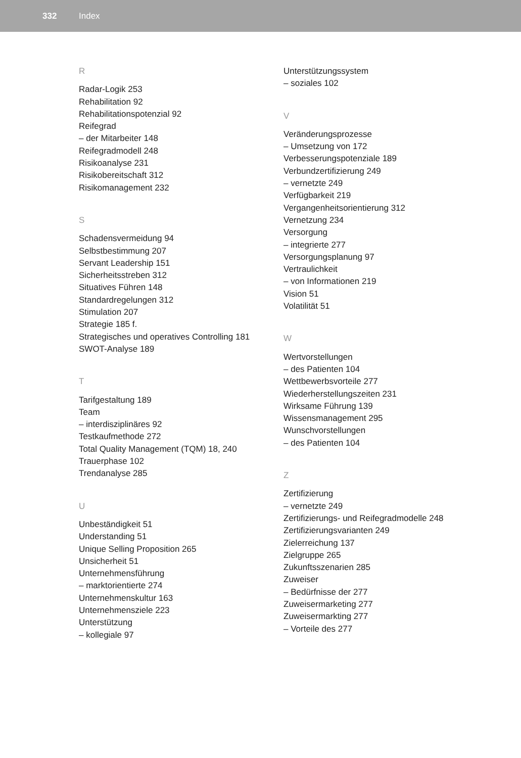332 Index
R
Radar-Logik 253
Rehabilitation 92
Rehabilitationspotenzial 92
Reifegrad
– der Mitarbeiter 148
Reifegradmodell 248
Risikoanalyse 231
Risikobereitschaft 312
Risikomanagement 232
S
Schadensvermeidung 94
Selbstbestimmung 207
Servant Leadership 151
Sicherheitsstreben 312
Situatives Führen 148
Standardregelungen 312
Stimulation 207
Strategie 185 f.
Strategisches und operatives Controlling 181
SWOT-Analyse 189
T
Tarifgestaltung 189
Team
– interdisziplinäres 92
Testkaufmethode 272
Total Quality Management (TQM) 18, 240
Trauerphase 102
Trendanalyse 285
U
Unbeständigkeit 51
Understanding 51
Unique Selling Proposition 265
Unsicherheit 51
Unternehmensführung
– marktorientierte 274
Unternehmenskultur 163
Unternehmensziele 223
Unterstützung
– kollegiale 97
Unterstützungssystem
– soziales 102
V
Veränderungsprozesse
– Umsetzung von 172
Verbesserungspotenziale 189
Verbundzertifizierung 249
– vernetzte 249
Verfügbarkeit 219
Vergangenheitsorientierung 312
Vernetzung 234
Versorgung
– integrierte 277
Versorgungsplanung 97
Vertraulichkeit
– von Informationen 219
Vision 51
Volatilität 51
W
Wertvorstellungen
– des Patienten 104
Wettbewerbsvorteile 277
Wiederherstellungszeiten 231
Wirksame Führung 139
Wissensmanagement 295
Wunschvorstellungen
– des Patienten 104
Z
Zertifizierung
– vernetzte 249
Zertifizierungs- und Reifegradmodelle 248
Zertifizierungsvarianten 249
Zielerreichung 137
Zielgruppe 265
Zukunftsszenarien 285
Zuweiser
– Bedürfnisse der 277
Zuweisermarketing 277
Zuweisermarkting 277
– Vorteile des 277